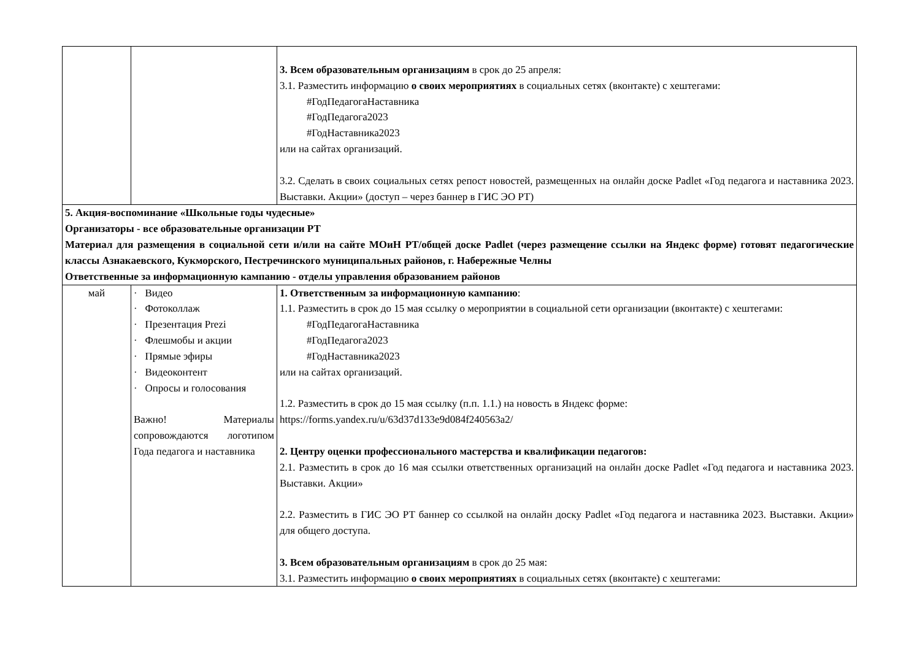| | | 3. Всем образовательным организациям в срок до 25 апреля: 3.1. Разместить информацию о своих мероприятиях в социальных сетях (вконтакте) с хештегами: #ГодПедагогаНаставника #ГодПедагога2023 #ГодНаставника2023 или на сайтах организаций. 3.2. Сделать в своих социальных сетях репост новостей, размещенных на онлайн доске Padlet «Год педагога и наставника 2023. Выставки. Акции» (доступ – через баннер в ГИС ЭО РТ) |
| 5. Акция-воспоминание «Школьные годы чудесные» Организаторы - все образовательные организации РТ Материал для размещения в социальной сети и/или на сайте МОиН РТ/общей доске Padlet (через размещение ссылки на Яндекс форме) готовят педагогические классы Азнакаевского, Кукморского, Пестречинского муниципальных районов, г. Набережные Челны Ответственные за информационную кампанию - отделы управления образованием районов | | |
| май | · Видео · Фотоколлаж · Презентация Prezi · Флешмобы и акции · Прямые эфиры · Видеоконтент · Опросы и голосования Важно! Материалы сопровождаются логотипом Года педагога и наставника | 1. Ответственным за информационную кампанию : 1.1. Разместить в срок до 15 мая ссылку о мероприятии в социальной сети организации (вконтакте) с хештегами: #ГодПедагогаНаставника #ГодПедагога2023 #ГодНаставника2023 или на сайтах организаций. 1.2. Разместить в срок до 15 мая ссылку (п.п. 1.1.) на новость в Яндекс форме: https://forms.yandex.ru/u/63d37d133e9d084f240563a2/ 2. Центру оценки профессионального мастерства и квалификации педагогов: 2.1. Разместить в срок до 16 мая ссылки ответственных организаций на онлайн доске Padlet «Год педагога и наставника 2023. Выставки. Акции» 2.2. Разместить в ГИС ЭО РТ баннер со ссылкой на онлайн доску Padlet «Год педагога и наставника 2023. Выставки. Акции» для общего доступа. 3. Всем образовательным организациям в срок до 25 мая: 3.1. Разместить информацию о своих мероприятиях в социальных сетях (вконтакте) с хештегами: |